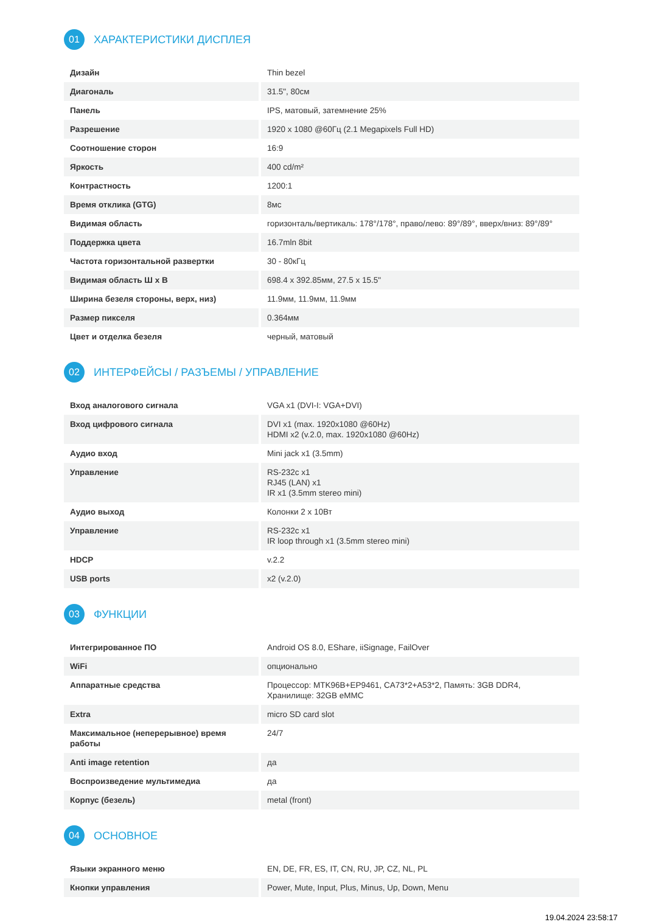01 ХАРАКТЕРИСТИКИ ДИСПЛЕЯ
| Дизайн | Thin bezel |
| Диагональ | 31.5", 80см |
| Панель | IPS, матовый, затемнение 25% |
| Разрешение | 1920 x 1080 @60Гц (2.1 Megapixels Full HD) |
| Соотношение сторон | 16:9 |
| Яркость | 400 cd/m² |
| Контрастность | 1200:1 |
| Время отклика (GTG) | 8мс |
| Видимая область | горизонталь/вертикаль: 178°/178°, право/лево: 89°/89°, вверх/вниз: 89°/89° |
| Поддержка цвета | 16.7mln 8bit |
| Частота горизонтальной развертки | 30 - 80кГц |
| Видимая область Ш x В | 698.4 x 392.85мм, 27.5 x 15.5" |
| Ширина безеля стороны, верх, низ) | 11.9мм, 11.9мм, 11.9мм |
| Размер пикселя | 0.364мм |
| Цвет и отделка безеля | черный, матовый |
02 ИНТЕРФЕЙСЫ / РАЗЪЕМЫ / УПРАВЛЕНИЕ
| Вход аналогового сигнала | VGA x1 (DVI-I: VGA+DVI) |
| Вход цифрового сигнала | DVI x1 (max. 1920x1080 @60Hz) HDMI x2 (v.2.0, max. 1920x1080 @60Hz) |
| Аудио вход | Mini jack x1 (3.5mm) |
| Управление | RS-232c x1 RJ45 (LAN) x1 IR x1 (3.5mm stereo mini) |
| Аудио выход | Колонки 2 x 10Вт |
| Управление | RS-232c x1 IR loop through x1 (3.5mm stereo mini) |
| HDCP | v.2.2 |
| USB ports | x2 (v.2.0) |
03 ФУНКЦИИ
| Интегрированное ПО | Android OS 8.0, EShare, iiSignage, FailOver |
| WiFi | опционально |
| Аппаратные средства | Процессор: MTK96B+EP9461, CA73*2+A53*2, Память: 3GB DDR4, Хранилище: 32GB eMMC |
| Extra | micro SD card slot |
| Максимальное (неперерывное) время работы | 24/7 |
| Anti image retention | да |
| Воспроизведение мультимедиа | да |
| Корпус (безель) | metal (front) |
04 ОСНОВНОЕ
| Языки экранного меню | EN, DE, FR, ES, IT, CN, RU, JP, CZ, NL, PL |
| Кнопки управления | Power, Mute, Input, Plus, Minus, Up, Down, Menu |
19.04.2024 23:58:17